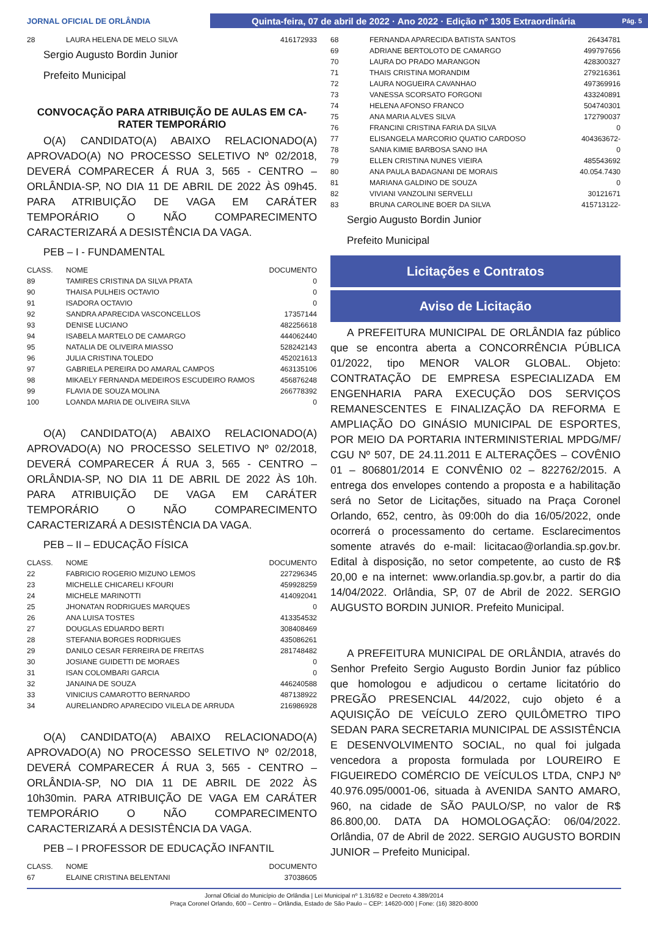JORNAL OFICIAL DE ORLÂNDIA
Quinta-feira, 07 de abril de 2022 · Ano 2022 · Edição nº 1305 Extraordinária Pág. 5
| 28 | LAURA HELENA DE MELO SILVA | 416172933 |
Sergio Augusto Bordin Junior
Prefeito Municipal
CONVOCAÇÃO PARA ATRIBUIÇÃO DE AULAS EM CA-RATER TEMPORÁRIO
O(A) CANDIDATO(A) ABAIXO RELACIONADO(A) APROVADO(A) NO PROCESSO SELETIVO Nº 02/2018, DEVERÁ COMPARECER Á RUA 3, 565 - CENTRO – ORLÂNDIA-SP, NO DIA 11 DE ABRIL DE 2022 ÀS 09h45. PARA ATRIBUIÇÃO DE VAGA EM CARÁTER TEMPORÁRIO O NÃO COMPARECIMENTO CARACTERIZARÁ A DESISTÊNCIA DA VAGA.
PEB – I - FUNDAMENTAL
| CLASS. | NOME | DOCUMENTO |
| 89 | TAMIRES CRISTINA DA SILVA PRATA | 0 |
| 90 | THAISA PULHEIS OCTAVIO | 0 |
| 91 | ISADORA OCTAVIO | 0 |
| 92 | SANDRA APARECIDA VASCONCELLOS | 17357144 |
| 93 | DENISE LUCIANO | 482256618 |
| 94 | ISABELA MARTELO DE CAMARGO | 444062440 |
| 95 | NATALIA DE OLIVEIRA MIASSO | 528242143 |
| 96 | JULIA CRISTINA TOLEDO | 452021613 |
| 97 | GABRIELA PEREIRA DO AMARAL CAMPOS | 463135106 |
| 98 | MIKAELY FERNANDA MEDEIROS ESCUDEIRO RAMOS | 456876248 |
| 99 | FLAVIA DE SOUZA MOLINA | 266778392 |
| 100 | LOANDA MARIA DE OLIVEIRA SILVA | 0 |
O(A) CANDIDATO(A) ABAIXO RELACIONADO(A) APROVADO(A) NO PROCESSO SELETIVO Nº 02/2018, DEVERÁ COMPARECER Á RUA 3, 565 - CENTRO – ORLÂNDIA-SP, NO DIA 11 DE ABRIL DE 2022 ÀS 10h. PARA ATRIBUIÇÃO DE VAGA EM CARÁTER TEMPORÁRIO O NÃO COMPARECIMENTO CARACTERIZARÁ A DESISTÊNCIA DA VAGA.
PEB – II – EDUCAÇÃO FÍSICA
| CLASS. | NOME | DOCUMENTO |
| 22 | FABRICIO ROGERIO MIZUNO LEMOS | 227296345 |
| 23 | MICHELLE CHICARELI KFOURI | 459928259 |
| 24 | MICHELE MARINOTTI | 414092041 |
| 25 | JHONATAN RODRIGUES MARQUES | 0 |
| 26 | ANA LUISA TOSTES | 413354532 |
| 27 | DOUGLAS EDUARDO BERTI | 308408469 |
| 28 | STEFANIA BORGES RODRIGUES | 435086261 |
| 29 | DANILO CESAR FERREIRA DE FREITAS | 281748482 |
| 30 | JOSIANE GUIDETTI DE MORAES | 0 |
| 31 | ISAN COLOMBARI GARCIA | 0 |
| 32 | JANAINA DE SOUZA | 446240588 |
| 33 | VINICIUS CAMAROTTO BERNARDO | 487138922 |
| 34 | AURELIANDRO APARECIDO VILELA DE ARRUDA | 216986928 |
O(A) CANDIDATO(A) ABAIXO RELACIONADO(A) APROVADO(A) NO PROCESSO SELETIVO Nº 02/2018, DEVERÁ COMPARECER Á RUA 3, 565 - CENTRO – ORLÂNDIA-SP, NO DIA 11 DE ABRIL DE 2022 ÀS 10h30min. PARA ATRIBUIÇÃO DE VAGA EM CARÁTER TEMPORÁRIO O NÃO COMPARECIMENTO CARACTERIZARÁ A DESISTÊNCIA DA VAGA.
PEB – I PROFESSOR DE EDUCAÇÃO INFANTIL
| CLASS. | NOME | DOCUMENTO |
| 67 | ELAINE CRISTINA BELENTANI | 37038605 |
| 68 | FERNANDA APARECIDA BATISTA SANTOS | 26434781 |
| 69 | ADRIANE BERTOLOTO DE CAMARGO | 499797656 |
| 70 | LAURA DO PRADO MARANGON | 428300327 |
| 71 | THAIS CRISTINA MORANDIM | 279216361 |
| 72 | LAURA NOGUEIRA CAVANHAO | 497369916 |
| 73 | VANESSA SCORSATO FORGONI | 433240891 |
| 74 | HELENA AFONSO FRANCO | 504740301 |
| 75 | ANA MARIA ALVES SILVA | 172790037 |
| 76 | FRANCINI CRISTINA FARIA DA SILVA | 0 |
| 77 | ELISANGELA MARCORIO QUATIO CARDOSO | 404363672- |
| 78 | SANIA KIMIE BARBOSA SANO IHA | 0 |
| 79 | ELLEN CRISTINA NUNES VIEIRA | 485543692 |
| 80 | ANA PAULA BADAGNANI DE MORAIS | 40.054.7430 |
| 81 | MARIANA GALDINO DE SOUZA | 0 |
| 82 | VIVIANI VANZOLINI SERVELLI | 30121671 |
| 83 | BRUNA CAROLINE BOER DA SILVA | 415713122- |
Sergio Augusto Bordin Junior
Prefeito Municipal
Licitações e Contratos
Aviso de Licitação
A PREFEITURA MUNICIPAL DE ORLÂNDIA faz público que se encontra aberta a CONCORRÊNCIA PÚBLICA 01/2022, tipo MENOR VALOR GLOBAL. Objeto: CONTRATAÇÃO DE EMPRESA ESPECIALIZADA EM ENGENHARIA PARA EXECUÇÃO DOS SERVIÇOS REMANESCENTES E FINALIZAÇÃO DA REFORMA E AMPLIAÇÃO DO GINÁSIO MUNICIPAL DE ESPORTES, POR MEIO DA PORTARIA INTERMINISTERIAL MPDG/MF/ CGU Nº 507, DE 24.11.2011 E ALTERAÇÕES – COVÊNIO 01 – 806801/2014 E CONVÊNIO 02 – 822762/2015. A entrega dos envelopes contendo a proposta e a habilitação será no Setor de Licitações, situado na Praça Coronel Orlando, 652, centro, às 09:00h do dia 16/05/2022, onde ocorrerá o processamento do certame. Esclarecimentos somente através do e-mail: licitacao@orlandia.sp.gov.br. Edital à disposição, no setor competente, ao custo de R$ 20,00 e na internet: www.orlandia.sp.gov.br, a partir do dia 14/04/2022. Orlândia, SP, 07 de Abril de 2022. SERGIO AUGUSTO BORDIN JUNIOR. Prefeito Municipal.
A PREFEITURA MUNICIPAL DE ORLÂNDIA, através do Senhor Prefeito Sergio Augusto Bordin Junior faz público que homologou e adjudicou o certame licitatório do PREGÃO PRESENCIAL 44/2022, cujo objeto é a AQUISIÇÃO DE VEÍCULO ZERO QUILÔMETRO TIPO SEDAN PARA SECRETARIA MUNICIPAL DE ASSISTÊNCIA E DESENVOLVIMENTO SOCIAL, no qual foi julgada vencedora a proposta formulada por LOUREIRO E FIGUEIREDO COMÉRCIO DE VEÍCULOS LTDA, CNPJ Nº 40.976.095/0001-06, situada à AVENIDA SANTO AMARO, 960, na cidade de SÃO PAULO/SP, no valor de R$ 86.800,00. DATA DA HOMOLOGAÇÃO: 06/04/2022. Orlândia, 07 de Abril de 2022. SERGIO AUGUSTO BORDIN JUNIOR – Prefeito Municipal.
Jornal Oficial do Município de Orlândia | Lei Municipal nº 1.316/82 e Decreto 4.389/2014
Praça Coronel Orlando, 600 – Centro – Orlândia, Estado de São Paulo – CEP: 14620-000 | Fone: (16) 3820-8000